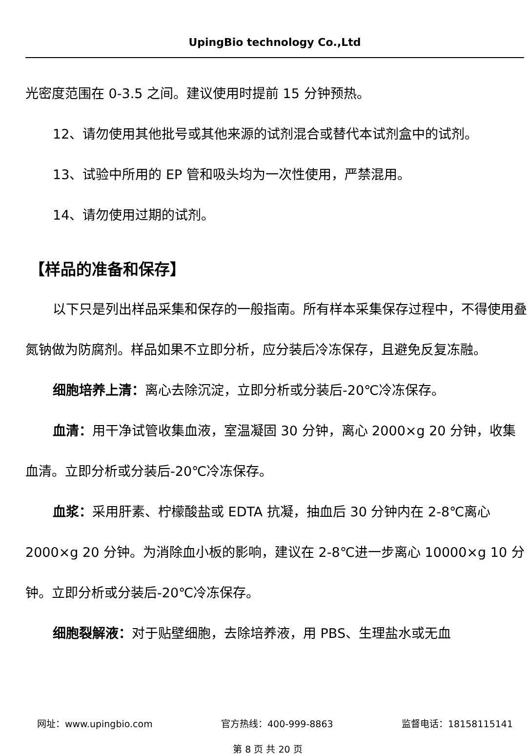UpingBio technology Co.,Ltd
光密度范围在 0-3.5 之间。建议使用时提前 15 分钟预热。
12、请勿使用其他批号或其他来源的试剂混合或替代本试剂盒中的试剂。
13、试验中所用的 EP 管和吸头均为一次性使用，严禁混用。
14、请勿使用过期的试剂。
【样品的准备和保存】
以下只是列出样品采集和保存的一般指南。所有样本采集保存过程中，不得使用叠氮钠做为防腐剂。样品如果不立即分析，应分装后冷冻保存，且避免反复冻融。
细胞培养上清：离心去除沉淀，立即分析或分装后-20℃冷冻保存。
血清：用干净试管收集血液，室温凝固 30 分钟，离心 2000×g 20 分钟，收集血清。立即分析或分装后-20℃冷冻保存。
血浆：采用肝素、柠檬酸盐或 EDTA 抗凝，抽血后 30 分钟内在 2-8℃离心 2000×g 20 分钟。为消除血小板的影响，建议在 2-8℃进一步离心 10000×g 10 分钟。立即分析或分装后-20℃冷冻保存。
细胞裂解液：对于贴壁细胞，去除培养液，用 PBS、生理盐水或无血
网址：www.upingbio.com 官方热线：400-999-8863 监督电话：18158115141
第 8 页 共 20 页